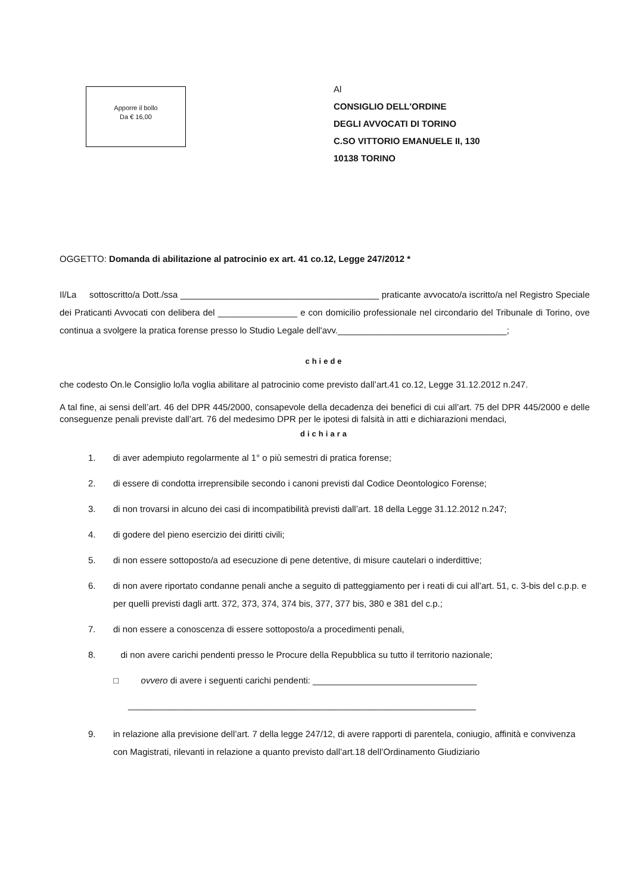Apporre il bollo
Da € 16,00
Al
CONSIGLIO DELL'ORDINE
DEGLI AVVOCATI DI TORINO
C.SO VITTORIO EMANUELE II, 130
10138 TORINO
OGGETTO: Domanda di abilitazione al patrocinio ex art. 41 co.12, Legge 247/2012 *
Il/La sottoscritto/a Dott./ssa ________________________________________ praticante avvocato/a iscritto/a nel Registro Speciale dei Praticanti Avvocati con delibera del ________________ e con domicilio professionale nel circondario del Tribunale di Torino, ove continua a svolgere la pratica forense presso lo Studio Legale dell'avv.__________________________________;
chiede
che codesto On.le Consiglio lo/la voglia abilitare al patrocinio come previsto dall’art.41 co.12, Legge 31.12.2012 n.247.
A tal fine, ai sensi dell’art. 46 del DPR 445/2000, consapevole della decadenza dei benefici di cui all’art. 75 del DPR 445/2000 e delle conseguenze penali previste dall’art. 76 del medesimo DPR per le ipotesi di falsità in atti e dichiarazioni mendaci,
dichiara
1. di aver adempiuto regolarmente al 1° o più semestri di pratica forense;
2. di essere di condotta irreprensibile secondo i canoni previsti dal Codice Deontologico Forense;
3. di non trovarsi in alcuno dei casi di incompatibilità previsti dall’art. 18 della Legge 31.12.2012 n.247;
4. di godere del pieno esercizio dei diritti civili;
5. di non essere sottoposto/a ad esecuzione di pene detentive, di misure cautelari o inderdittive;
6. di non avere riportato condanne penali anche a seguito di patteggiamento per i reati di cui all’art. 51, c. 3-bis del c.p.p. e per quelli previsti dagli artt. 372, 373, 374, 374 bis, 377, 377 bis, 380 e 381 del c.p.;
7. di non essere a conoscenza di essere sottoposto/a a procedimenti penali,
8. di non avere carichi pendenti presso le Procure della Repubblica su tutto il territorio nazionale;
□ ovvero di avere i seguenti carichi pendenti: _________________________________
______________________________________________________________________
9. in relazione alla previsione dell’art. 7 della legge 247/12, di avere rapporti di parentela, coniugio, affinità e convivenza con Magistrati, rilevanti in relazione a quanto previsto dall’art.18 dell’Ordinamento Giudiziario